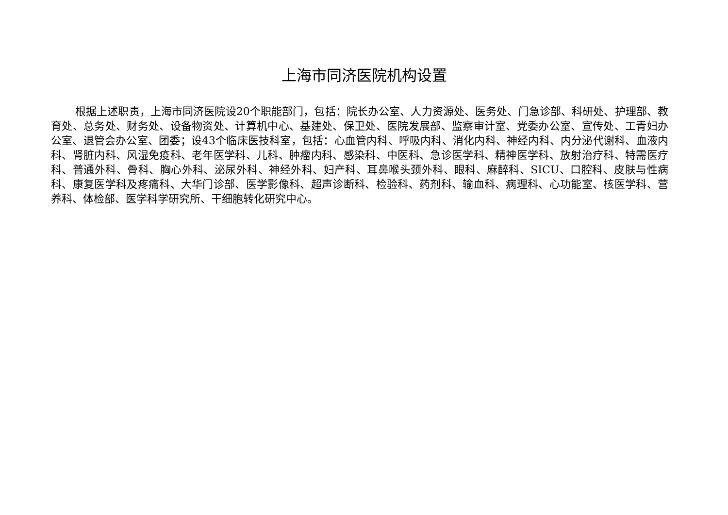上海市同济医院机构设置
根据上述职责，上海市同济医院设20个职能部门，包括：院长办公室、人力资源处、医务处、门急诊部、科研处、护理部、教育处、总务处、财务处、设备物资处、计算机中心、基建处、保卫处、医院发展部、监察审计室、党委办公室、宣传处、工青妇办公室、退管会办公室、团委；设43个临床医技科室，包括：心血管内科、呼吸内科、消化内科、神经内科、内分泌代谢科、血液内科、肾脏内科、风湿免疫科、老年医学科、儿科、肿瘤内科、感染科、中医科、急诊医学科、精神医学科、放射治疗科、特需医疗科、普通外科、骨科、胸心外科、泌尿外科、神经外科、妇产科、耳鼻喉头颈外科、眼科、麻醉科、SICU、口腔科、皮肤与性病科、康复医学科及疼痛科、大华门诊部、医学影像科、超声诊断科、检验科、药剂科、输血科、病理科、心功能室、核医学科、营养科、体检部、医学科学研究所、干细胞转化研究中心。